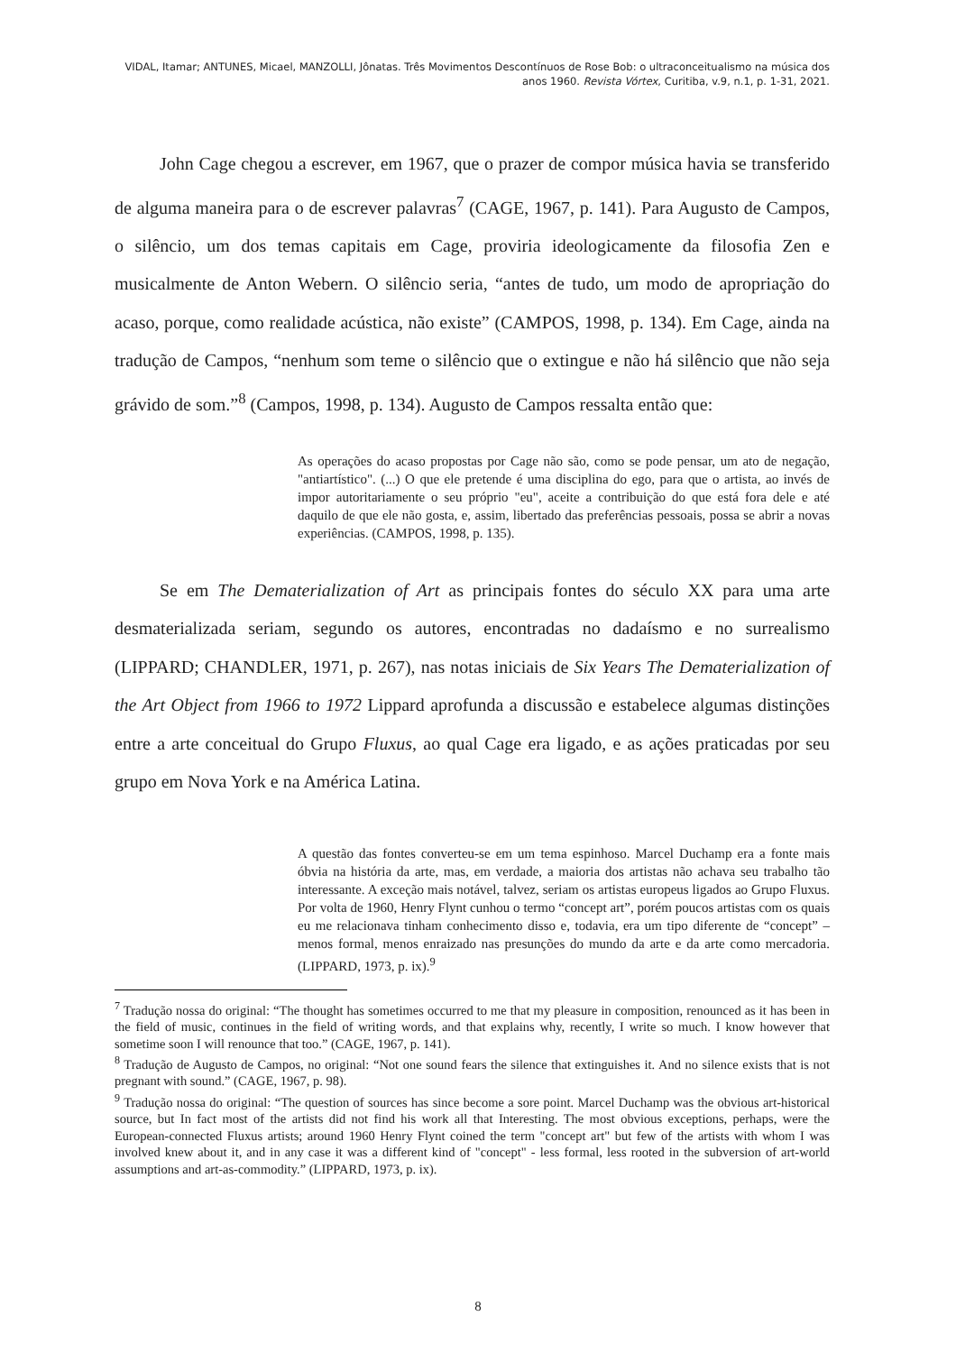VIDAL, Itamar; ANTUNES, Micael, MANZOLLI, Jônatas. Três Movimentos Descontínuos de Rose Bob: o ultraconceitualismo na música dos anos 1960. Revista Vórtex, Curitiba, v.9, n.1, p. 1-31, 2021.
John Cage chegou a escrever, em 1967, que o prazer de compor música havia se transferido de alguma maneira para o de escrever palavras<sup>7</sup> (CAGE, 1967, p. 141). Para Augusto de Campos, o silêncio, um dos temas capitais em Cage, proviria ideologicamente da filosofia Zen e musicalmente de Anton Webern. O silêncio seria, “antes de tudo, um modo de apropriação do acaso, porque, como realidade acústica, não existe” (CAMPOS, 1998, p. 134). Em Cage, ainda na tradução de Campos, “nenhum som teme o silêncio que o extingue e não há silêncio que não seja grávido de som.”<sup>8</sup> (Campos, 1998, p. 134). Augusto de Campos ressalta então que:
As operações do acaso propostas por Cage não são, como se pode pensar, um ato de negação, "antiartístico". (...) O que ele pretende é uma disciplina do ego, para que o artista, ao invés de impor autoritariamente o seu próprio "eu", aceite a contribuição do que está fora dele e até daquilo de que ele não gosta, e, assim, libertado das preferências pessoais, possa se abrir a novas experiências. (CAMPOS, 1998, p. 135).
Se em The Dematerialization of Art as principais fontes do século XX para uma arte desmaterializada seriam, segundo os autores, encontradas no dadaísmo e no surrealismo (LIPPARD; CHANDLER, 1971, p. 267), nas notas iniciais de Six Years The Dematerialization of the Art Object from 1966 to 1972 Lippard aprofunda a discussão e estabelece algumas distinções entre a arte conceitual do Grupo Fluxus, ao qual Cage era ligado, e as ações praticadas por seu grupo em Nova York e na América Latina.
A questão das fontes converteu-se em um tema espinhoso. Marcel Duchamp era a fonte mais óbvia na história da arte, mas, em verdade, a maioria dos artistas não achava seu trabalho tão interessante. A exceção mais notável, talvez, seriam os artistas europeus ligados ao Grupo Fluxus. Por volta de 1960, Henry Flynt cunhou o termo “concept art”, porém poucos artistas com os quais eu me relacionava tinham conhecimento disso e, todavia, era um tipo diferente de “concept” – menos formal, menos enraizado nas presunções do mundo da arte e da arte como mercadoria. (LIPPARD, 1973, p. ix).<sup>9</sup>
<sup>7</sup> Tradução nossa do original: “The thought has sometimes occurred to me that my pleasure in composition, renounced as it has been in the field of music, continues in the field of writing words, and that explains why, recently, I write so much. I know however that sometime soon I will renounce that too.” (CAGE, 1967, p. 141).
<sup>8</sup> Tradução de Augusto de Campos, no original: “Not one sound fears the silence that extinguishes it. And no silence exists that is not pregnant with sound.” (CAGE, 1967, p. 98).
<sup>9</sup> Tradução nossa do original: “The question of sources has since become a sore point. Marcel Duchamp was the obvious art-historical source, but In fact most of the artists did not find his work all that Interesting. The most obvious exceptions, perhaps, were the European-connected Fluxus artists; around 1960 Henry Flynt coined the term "concept art" but few of the artists with whom I was involved knew about it, and in any case it was a different kind of "concept" - less formal, less rooted in the subversion of art-world assumptions and art-as-commodity.” (LIPPARD, 1973, p. ix).
8